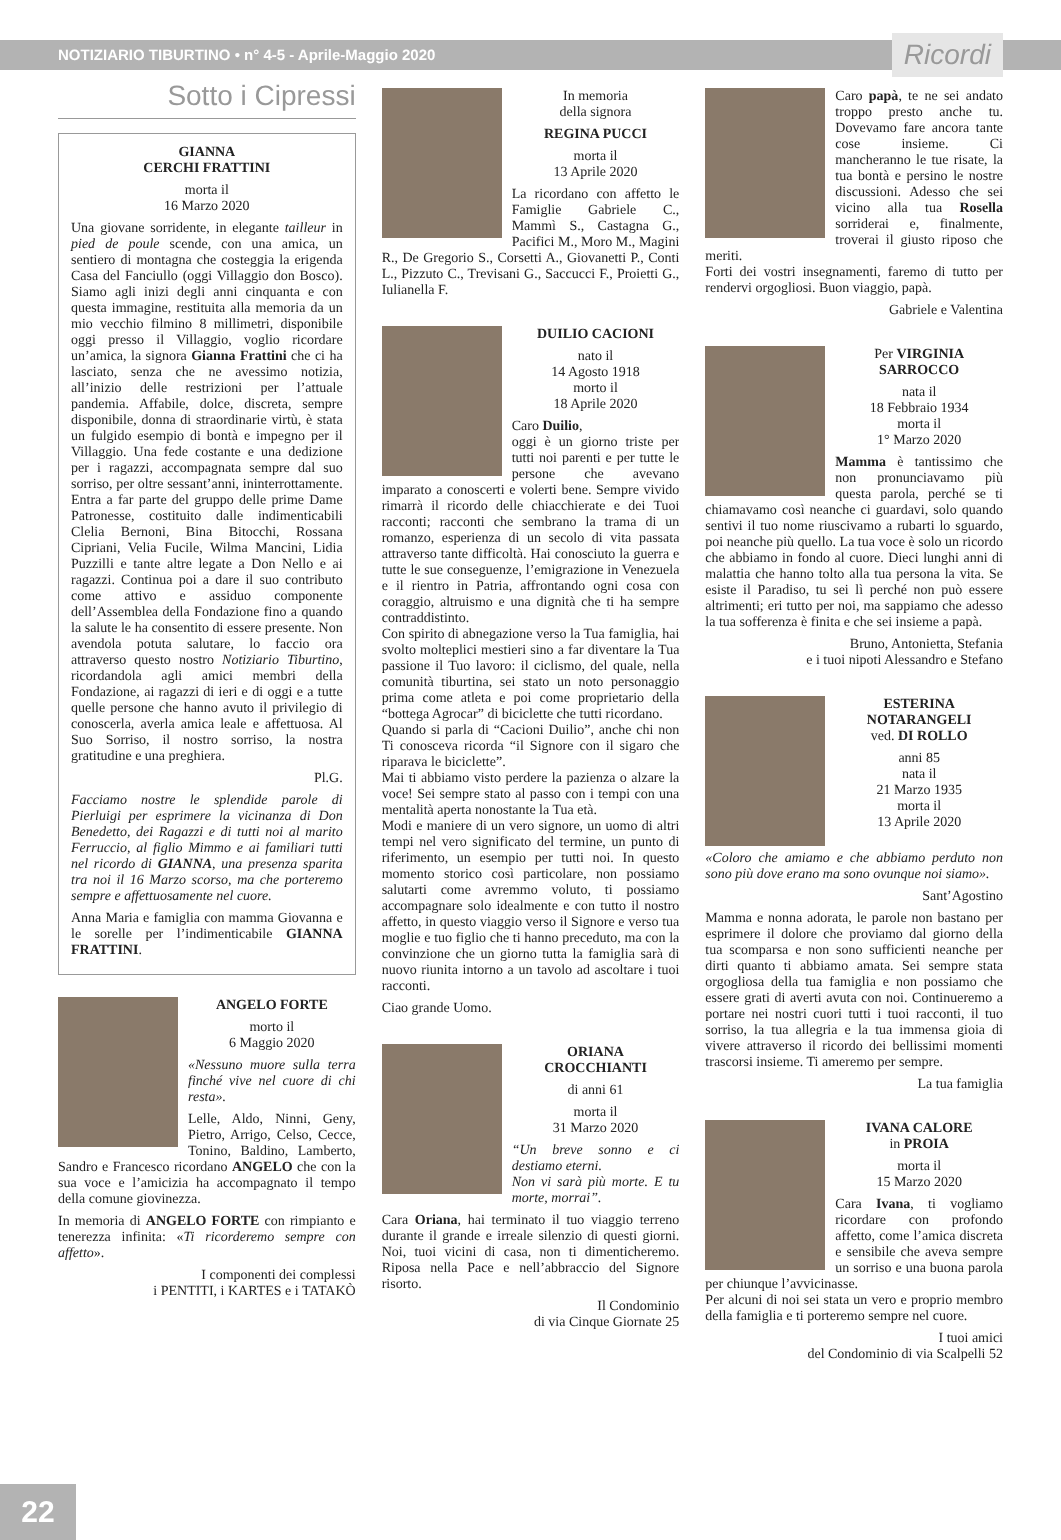NOTIZIARIO TIBURTINO • n° 4-5 - Aprile-Maggio 2020 Ricordi
Sotto i Cipressi
GIANNA
CERCHI FRATTINI
morta il
16 Marzo 2020
Una giovane sorridente, in elegante tailleur in pied de poule scende, con una amica, un sentiero di montagna che costeggia la erigenda Casa del Fanciullo (oggi Villaggio don Bosco). Siamo agli inizi degli anni cinquanta e con questa immagine, restituita alla memoria da un mio vecchio filmino 8 millimetri, disponibile oggi presso il Villaggio, voglio ricordare un’amica, la signora Gianna Frattini che ci ha lasciato, senza che ne avessimo notizia, all’inizio delle restrizioni per l’attuale pandemia. Affabile, dolce, discreta, sempre disponibile, donna di straordinarie virtù, è stata un fulgido esempio di bontà e impegno per il Villaggio. Una fede costante e una dedizione per i ragazzi, accompagnata sempre dal suo sorriso, per oltre sessant’anni, ininterrottamente. Entra a far parte del gruppo delle prime Dame Patronesse, costituito dalle indimenticabili Clelia Bernoni, Bina Bitocchi, Rossana Cipriani, Velia Fucile, Wilma Mancini, Lidia Puzzilli e tante altre legate a Don Nello e ai ragazzi. Continua poi a dare il suo contributo come attivo e assiduo componente dell’Assemblea della Fondazione fino a quando la salute le ha consentito di essere presente. Non avendola potuta salutare, lo faccio ora attraverso questo nostro Notiziario Tiburtino, ricordandola agli amici membri della Fondazione, ai ragazzi di ieri e di oggi e a tutte quelle persone che hanno avuto il privilegio di conoscerla, averla amica leale e affettuosa. Al Suo Sorriso, il nostro sorriso, la nostra gratitudine e una preghiera.
Pl.G.
Facciamo nostre le splendide parole di Pierluigi per esprimere la vicinanza di Don Benedetto, dei Ragazzi e di tutti noi al marito Ferruccio, al figlio Mimmo e ai familiari tutti nel ricordo di GIANNA, una presenza sparita tra noi il 16 Marzo scorso, ma che porteremo sempre e affettuosamente nel cuore.
Anna Maria e famiglia con mamma Giovanna e le sorelle per l’indimenticabile GIANNA FRATTINI.
ANGELO FORTE
morto il
6 Maggio 2020
«Nessuno muore sulla terra finché vive nel cuore di chi resta».
Lelle, Aldo, Ninni, Geny, Pietro, Arrigo, Celso, Cecce, Tonino, Baldino, Lamberto, Sandro e Francesco ricordano ANGELO che con la sua voce e l’amicizia ha accompagnato il tempo della comune giovinezza.
In memoria di ANGELO FORTE con rimpianto e tenerezza infinita: «Ti ricorderemo sempre con affetto».
I componenti dei complessi
i PENTITI, i KARTES e i TATAKÒ
In memoria
della signora
REGINA PUCCI
morta il
13 Aprile 2020
La ricordano con affetto le Famiglie Gabriele C., Mammì S., Castagna G., Pacifici M., Moro M., Magini R., De Gregorio S., Corsetti A., Giovanetti P., Conti L., Pizzuto C., Trevisani G., Saccucci F., Proietti G., Iulianella F.
DUILIO CACIONI
nato il
14 Agosto 1918
morto il
18 Aprile 2020
Caro Duilio,
oggi è un giorno triste per tutti noi parenti e per tutte le persone che avevano imparato a conoscerti e volerti bene. Sempre vivido rimarrà il ricordo delle chiacchierate e dei Tuoi racconti; racconti che sembrano la trama di un romanzo, esperienza di un secolo di vita passata attraverso tante difficoltà. Hai conosciuto la guerra e tutte le sue conseguenze, l’emigrazione in Venezuela e il rientro in Patria, affrontando ogni cosa con coraggio, altruismo e una dignità che ti ha sempre contraddistinto.
Con spirito di abnegazione verso la Tua famiglia, hai svolto molteplici mestieri sino a far diventare la Tua passione il Tuo lavoro: il ciclismo, del quale, nella comunità tiburtina, sei stato un noto personaggio prima come atleta e poi come proprietario della “bottega Agrocar” di biciclette che tutti ricordano.
Quando si parla di “Cacioni Duilio”, anche chi non Ti conosceva ricorda “il Signore con il sigaro che riparava le biciclette”.
Mai ti abbiamo visto perdere la pazienza o alzare la voce! Sei sempre stato al passo con i tempi con una mentalità aperta nonostante la Tua età.
Modi e maniere di un vero signore, un uomo di altri tempi nel vero significato del termine, un punto di riferimento, un esempio per tutti noi. In questo momento storico così particolare, non possiamo salutarti come avremmo voluto, ti possiamo accompagnare solo idealmente e con tutto il nostro affetto, in questo viaggio verso il Signore e verso tua moglie e tuo figlio che ti hanno preceduto, ma con la convinzione che un giorno tutta la famiglia sarà di nuovo riunita intorno a un tavolo ad ascoltare i tuoi racconti.
Ciao grande Uomo.
ORIANA
CROCCHIANTI
di anni 61
morta il
31 Marzo 2020
“Un breve sonno e ci destiamo eterni.
Non vi sarà più morte. E tu morte, morrai”.
Cara Oriana, hai terminato il tuo viaggio terreno durante il grande e irreale silenzio di questi giorni. Noi, tuoi vicini di casa, non ti dimenticheremo. Riposa nella Pace e nell’abbraccio del Signore risorto.
Il Condominio
di via Cinque Giornate 25
Caro papà, te ne sei andato troppo presto anche tu. Dovevamo fare ancora tante cose insieme. Ci mancheranno le tue risate, la tua bontà e persino le nostre discussioni. Adesso che sei vicino alla tua Rosella sorriderai e, finalmente, troverai il giusto riposo che meriti.
Forti dei vostri insegnamenti, faremo di tutto per rendervi orgogliosi. Buon viaggio, papà.
Gabriele e Valentina
Per VIRGINIA SARROCCO
nata il
18 Febbraio 1934
morta il
1° Marzo 2020
Mamma è tantissimo che non pronunciavamo più questa parola, perché se ti chiamavamo così neanche ci guardavi, solo quando sentivi il tuo nome riuscivamo a rubarti lo sguardo, poi neanche più quello. La tua voce è solo un ricordo che abbiamo in fondo al cuore. Dieci lunghi anni di malattia che hanno tolto alla tua persona la vita. Se esiste il Paradiso, tu sei lì perché non può essere altrimenti; eri tutto per noi, ma sappiamo che adesso la tua sofferenza è finita e che sei insieme a papà.
Bruno, Antonietta, Stefania
e i tuoi nipoti Alessandro e Stefano
ESTERINA NOTARANGELI
ved. DI ROLLO
anni 85
nata il
21 Marzo 1935
morta il
13 Aprile 2020
«Coloro che amiamo e che abbiamo perduto non sono più dove erano ma sono ovunque noi siamo».
Sant’Agostino
Mamma e nonna adorata, le parole non bastano per esprimere il dolore che proviamo dal giorno della tua scomparsa e non sono sufficienti neanche per dirti quanto ti abbiamo amata. Sei sempre stata orgogliosa della tua famiglia e non possiamo che essere grati di averti avuta con noi. Continueremo a portare nei nostri cuori tutti i tuoi racconti, il tuo sorriso, la tua allegria e la tua immensa gioia di vivere attraverso il ricordo dei bellissimi momenti trascorsi insieme. Ti ameremo per sempre.
La tua famiglia
IVANA CALORE
in PROIA
morta il
15 Marzo 2020
Cara Ivana, ti vogliamo ricordare con profondo affetto, come l’amica discreta e sensibile che aveva sempre un sorriso e una buona parola per chiunque l’avvicinasse.
Per alcuni di noi sei stata un vero e proprio membro della famiglia e ti porteremo sempre nel cuore.
I tuoi amici
del Condominio di via Scalpelli 52
22